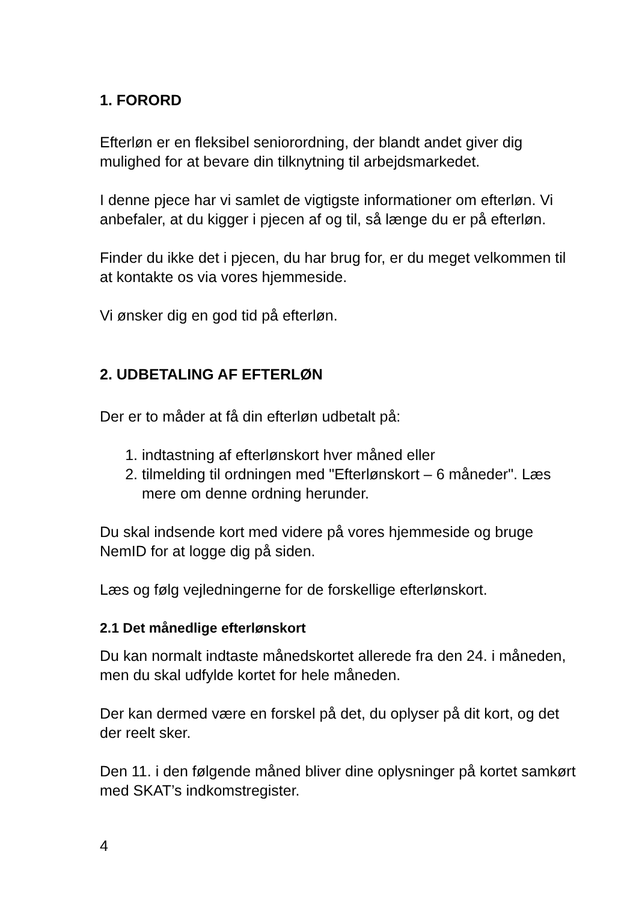1. FORORD
Efterløn er en fleksibel seniorordning, der blandt andet giver dig mulighed for at bevare din tilknytning til arbejdsmarkedet.
I denne pjece har vi samlet de vigtigste informationer om efterløn. Vi anbefaler, at du kigger i pjecen af og til, så længe du er på efterløn.
Finder du ikke det i pjecen, du har brug for, er du meget velkommen til at kontakte os via vores hjemmeside.
Vi ønsker dig en god tid på efterløn.
2. UDBETALING AF EFTERLØN
Der er to måder at få din efterløn udbetalt på:
1. indtastning af efterlønskort hver måned eller
2. tilmelding til ordningen med "Efterlønskort – 6 måneder". Læs mere om denne ordning herunder.
Du skal indsende kort med videre på vores hjemmeside og bruge NemID for at logge dig på siden.
Læs og følg vejledningerne for de forskellige efterlønskort.
2.1 Det månedlige efterlønskort
Du kan normalt indtaste månedskortet allerede fra den 24. i måneden, men du skal udfylde kortet for hele måneden.
Der kan dermed være en forskel på det, du oplyser på dit kort, og det der reelt sker.
Den 11. i den følgende måned bliver dine oplysninger på kortet samkørt med SKAT’s indkomstregister.
4